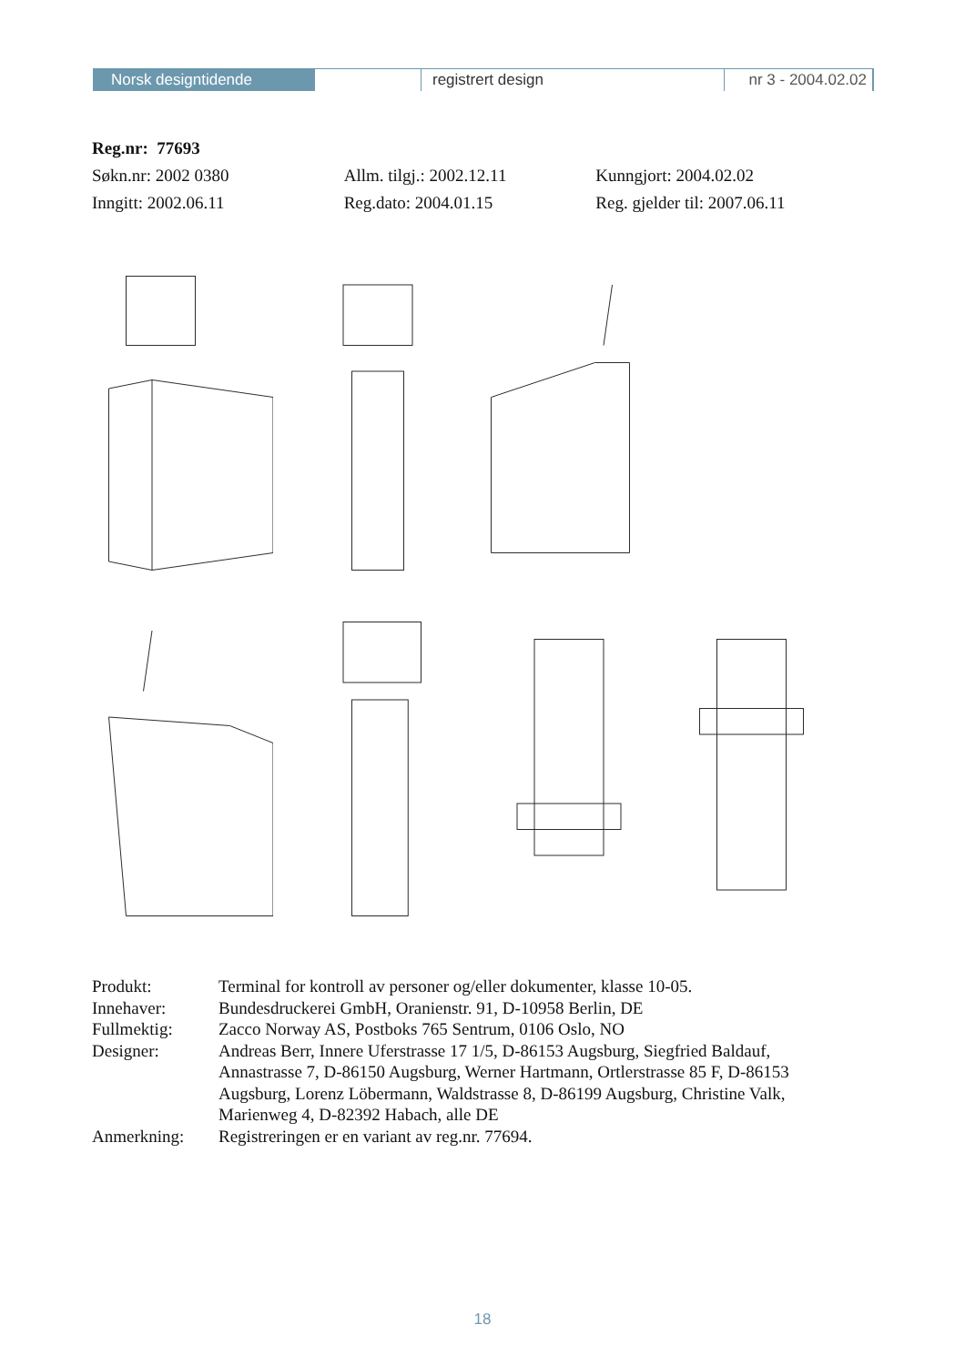Norsk designtidende registrert design nr 3 - 2004.02.02
Reg.nr: 77693
Søkn.nr: 2002 0380 Allm. tilgj.: 2002.12.11 Kunngjort: 2004.02.02
Inngitt: 2002.06.11 Reg.dato: 2004.01.15 Reg. gjelder til: 2007.06.11
| Produkt: | Terminal for kontroll av personer og/eller dokumenter, klasse 10-05. |
| Innehaver: | Bundesdruckerei GmbH, Oranienstr. 91, D-10958 Berlin, DE |
| Fullmektig: | Zacco Norway AS, Postboks 765 Sentrum, 0106 Oslo, NO |
| Designer: | Andreas Berr, Innere Uferstrasse 17 1/5, D-86153 Augsburg, Siegfried Baldauf, Annastrasse 7, D-86150 Augsburg, Werner Hartmann, Ortlerstrasse 85 F, D-86153 Augsburg, Lorenz Löbermann, Waldstrasse 8, D-86199 Augsburg, Christine Valk, Marienweg 4, D-82392 Habach, alle DE |
| Anmerkning: | Registreringen er en variant av reg.nr. 77694. |
18